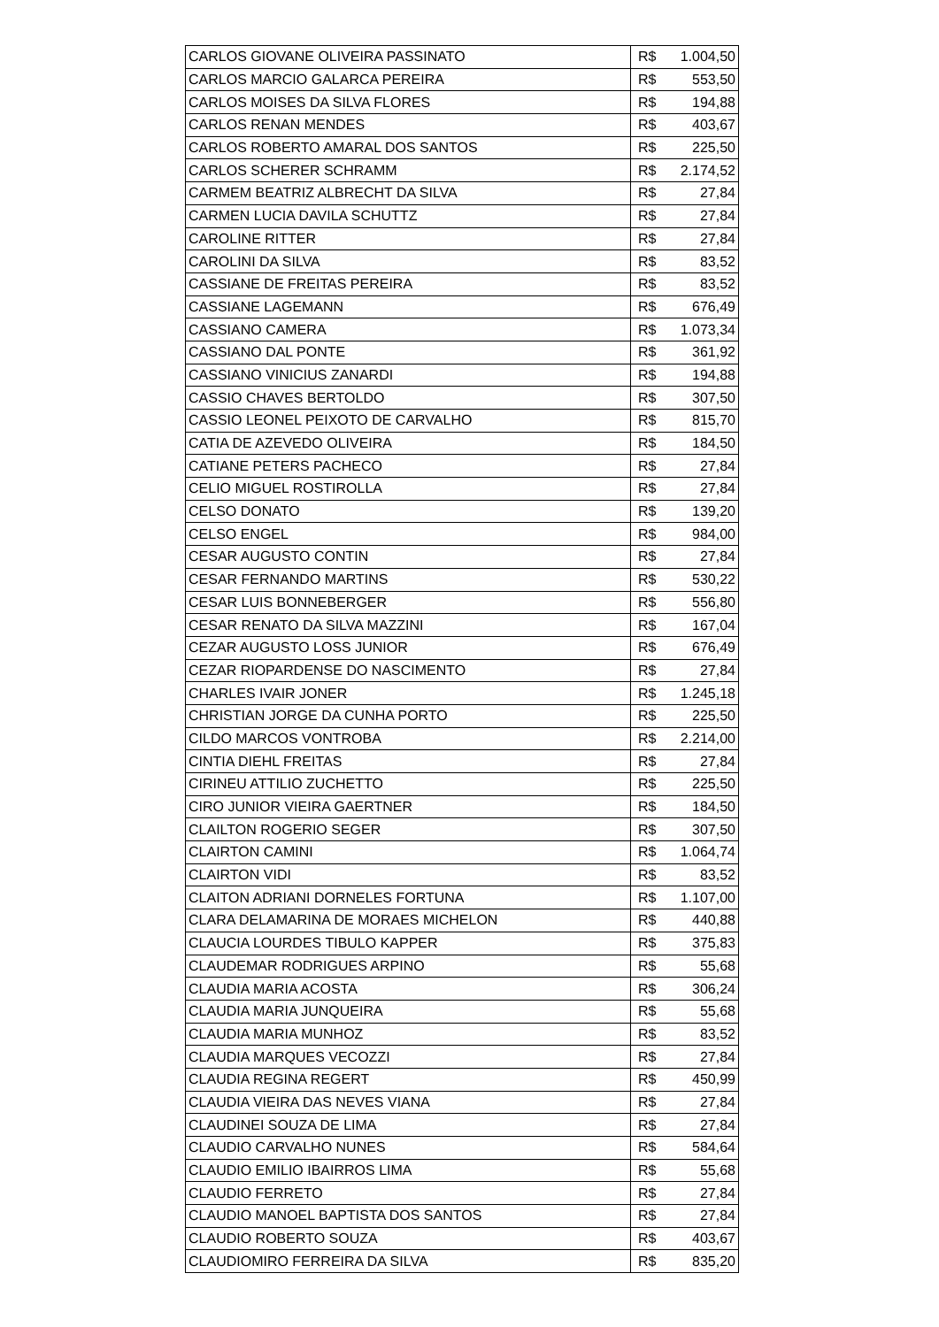| CARLOS GIOVANE OLIVEIRA PASSINATO | R$ | 1.004,50 |
| CARLOS MARCIO GALARCA PEREIRA | R$ | 553,50 |
| CARLOS MOISES DA SILVA FLORES | R$ | 194,88 |
| CARLOS RENAN MENDES | R$ | 403,67 |
| CARLOS ROBERTO AMARAL DOS SANTOS | R$ | 225,50 |
| CARLOS SCHERER SCHRAMM | R$ | 2.174,52 |
| CARMEM BEATRIZ ALBRECHT DA SILVA | R$ | 27,84 |
| CARMEN LUCIA DAVILA SCHUTTZ | R$ | 27,84 |
| CAROLINE RITTER | R$ | 27,84 |
| CAROLINI DA SILVA | R$ | 83,52 |
| CASSIANE DE FREITAS PEREIRA | R$ | 83,52 |
| CASSIANE LAGEMANN | R$ | 676,49 |
| CASSIANO CAMERA | R$ | 1.073,34 |
| CASSIANO DAL PONTE | R$ | 361,92 |
| CASSIANO VINICIUS ZANARDI | R$ | 194,88 |
| CASSIO CHAVES BERTOLDO | R$ | 307,50 |
| CASSIO LEONEL PEIXOTO DE CARVALHO | R$ | 815,70 |
| CATIA DE AZEVEDO OLIVEIRA | R$ | 184,50 |
| CATIANE PETERS PACHECO | R$ | 27,84 |
| CELIO MIGUEL ROSTIROLLA | R$ | 27,84 |
| CELSO DONATO | R$ | 139,20 |
| CELSO ENGEL | R$ | 984,00 |
| CESAR AUGUSTO CONTIN | R$ | 27,84 |
| CESAR FERNANDO MARTINS | R$ | 530,22 |
| CESAR LUIS BONNEBERGER | R$ | 556,80 |
| CESAR RENATO DA SILVA MAZZINI | R$ | 167,04 |
| CEZAR AUGUSTO LOSS JUNIOR | R$ | 676,49 |
| CEZAR RIOPARDENSE DO NASCIMENTO | R$ | 27,84 |
| CHARLES IVAIR JONER | R$ | 1.245,18 |
| CHRISTIAN JORGE DA CUNHA PORTO | R$ | 225,50 |
| CILDO MARCOS VONTROBA | R$ | 2.214,00 |
| CINTIA DIEHL FREITAS | R$ | 27,84 |
| CIRINEU ATTILIO ZUCHETTO | R$ | 225,50 |
| CIRO JUNIOR VIEIRA GAERTNER | R$ | 184,50 |
| CLAILTON ROGERIO SEGER | R$ | 307,50 |
| CLAIRTON CAMINI | R$ | 1.064,74 |
| CLAIRTON VIDI | R$ | 83,52 |
| CLAITON ADRIANI DORNELES FORTUNA | R$ | 1.107,00 |
| CLARA DELAMARINA DE MORAES MICHELON | R$ | 440,88 |
| CLAUCIA LOURDES TIBULO KAPPER | R$ | 375,83 |
| CLAUDEMAR RODRIGUES ARPINO | R$ | 55,68 |
| CLAUDIA MARIA ACOSTA | R$ | 306,24 |
| CLAUDIA MARIA JUNQUEIRA | R$ | 55,68 |
| CLAUDIA MARIA MUNHOZ | R$ | 83,52 |
| CLAUDIA MARQUES VECOZZI | R$ | 27,84 |
| CLAUDIA REGINA REGERT | R$ | 450,99 |
| CLAUDIA VIEIRA DAS NEVES VIANA | R$ | 27,84 |
| CLAUDINEI SOUZA DE LIMA | R$ | 27,84 |
| CLAUDIO CARVALHO NUNES | R$ | 584,64 |
| CLAUDIO EMILIO IBAIRROS LIMA | R$ | 55,68 |
| CLAUDIO FERRETO | R$ | 27,84 |
| CLAUDIO MANOEL BAPTISTA DOS SANTOS | R$ | 27,84 |
| CLAUDIO ROBERTO SOUZA | R$ | 403,67 |
| CLAUDIOMIRO FERREIRA DA SILVA | R$ | 835,20 |